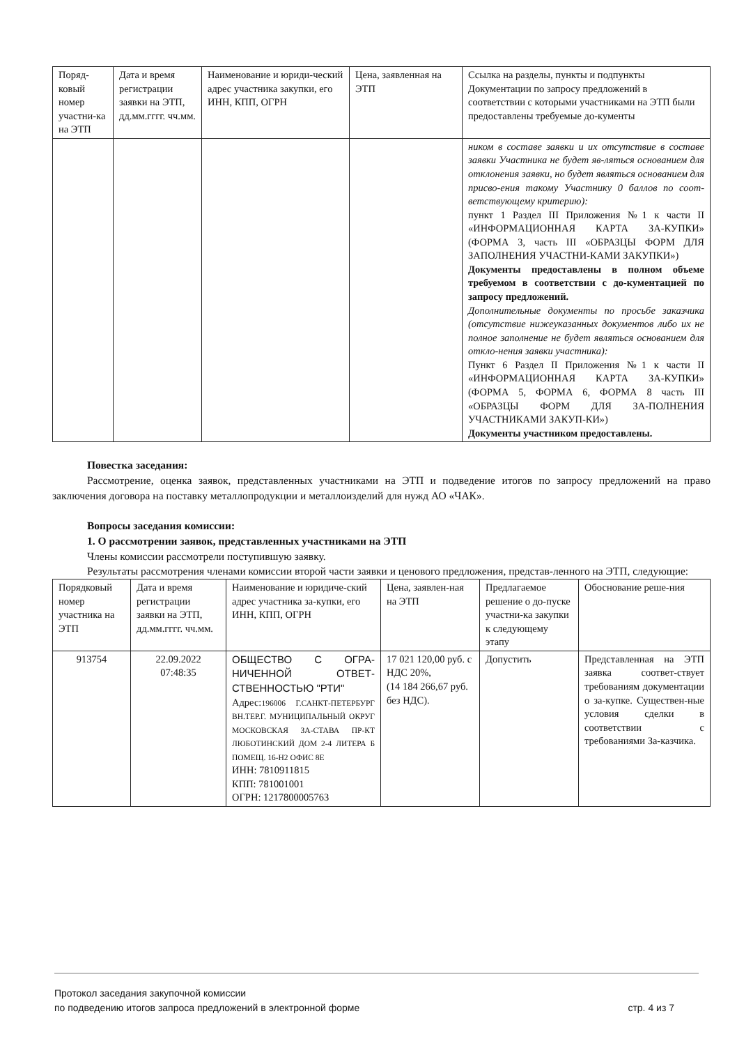| Поряд-ковый номер участни-ка на ЭТП | Дата и время регистрации заявки на ЭТП, дд.мм.гггг. чч.мм. | Наименование и юриди-ческий адрес участника закупки, его ИНН, КПП, ОГРН | Цена, заявленная на ЭТП | Ссылка на разделы, пункты и подпункты Документации по запросу предложений в соответствии с которыми участниками на ЭТП были предоставлены требуемые до-кументы |
| | | | | ником в составе заявки и их отсутствие в составе заявки Участника не будет яв-ляться основанием для отклонения заявки, но будет являться основанием для присво-ения такому Участнику 0 баллов по соот-ветствующему критерию): пункт 1 Раздел III Приложения №1 к части II «ИНФОРМАЦИОННАЯ КАРТА ЗА-КУПКИ» (ФОРМА 3, часть III «ОБРАЗЦЫ ФОРМ ДЛЯ ЗАПОЛНЕНИЯ УЧАСТНИ-КАМИ ЗАКУПКИ») Документы предоставлены в полном объеме требуемом в соответствии с до-кументацией по запросу предложений. Дополнительные документы по просьбе заказчика (отсутствие нижеуказанных документов либо их не полное заполнение не будет являться основанием для откло-нения заявки участника): Пункт 6 Раздел II Приложения №1 к части II «ИНФОРМАЦИОННАЯ КАРТА ЗА-КУПКИ» (ФОРМА 5, ФОРМА 6, ФОРМА 8 часть III «ОБРАЗЦЫ ФОРМ ДЛЯ ЗА-ПОЛНЕНИЯ УЧАСТНИКАМИ ЗАКУП-КИ») Документы участником предоставлены. |
Повестка заседания:
Рассмотрение, оценка заявок, представленных участниками на ЭТП и подведение итогов по запросу предложений на право заключения договора на поставку металлопродукции и металлоизделий для нужд АО «ЧАК».
Вопросы заседания комиссии:
1. О рассмотрении заявок, представленных участниками на ЭТП
Члены комиссии рассмотрели поступившую заявку.
Результаты рассмотрения членами комиссии второй части заявки и ценового предложения, представ-ленного на ЭТП, следующие:
| Порядковый номер участника на ЭТП | Дата и время регистрации заявки на ЭТП, дд.мм.гггг. чч.мм. | Наименование и юридиче-ский адрес участника за-купки, его ИНН, КПП, ОГРН | Цена, заявлен-ная на ЭТП | Предлагаемое решение о до-пуске участни-ка закупки к следующему этапу | Обоснование реше-ния |
| 913754 | 22.09.2022 07:48:35 | ОБЩЕСТВО С ОГРА-НИЧЕННОЙ ОТВЕТ-СТВЕННОСТЬЮ "РТИ" Адрес: 196006 Г.САНКТ-ПЕТЕРБУРГ ВН.ТЕР.Г. МУНИЦИПАЛЬНЫЙ ОКРУГ МОСКОВСКАЯ ЗА-СТАВА ПР-КТ ЛЮБОТИНСКИЙ ДОМ 2-4 ЛИТЕРА Б ПОМЕЩ. 16-Н2 ОФИС 8Е ИНН: 7810911815 КПП: 781001001 ОГРН: 1217800005763 | 17 021 120,00 руб. с НДС 20%, (14 184 266,67 руб. без НДС). | Допустить | Представленная на ЭТП заявка соответ-ствует требованиям документации о за-купке. Существен-ные условия сделки в соответствии с требованиями За-казчика. |
Протокол заседания закупочной комиссии
по подведению итогов запроса предложений в электронной форме стр. 4 из 7